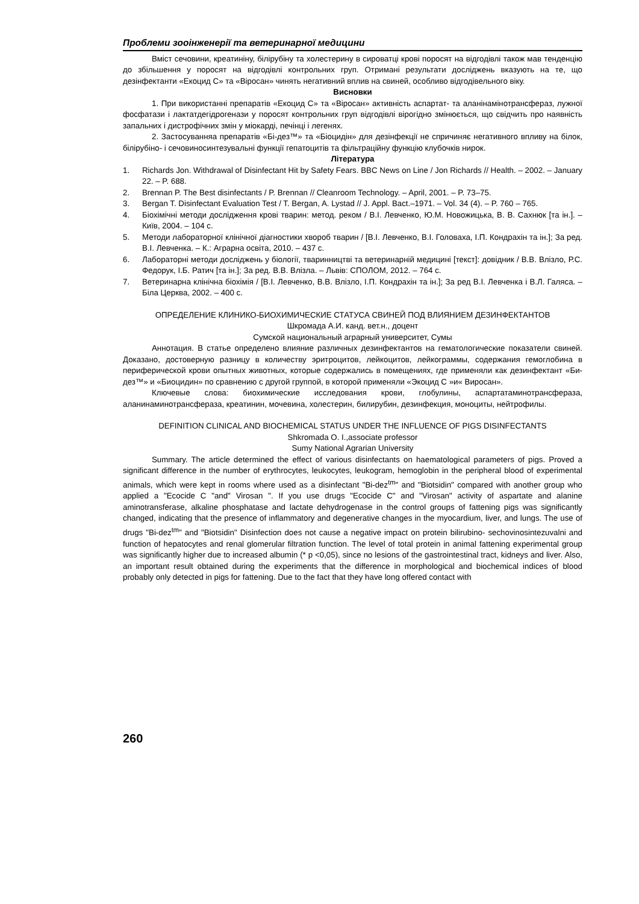Проблеми зооінженерії та ветеринарної медицини
Вміст сечовини, креатиніну, білірубіну та холестерину в сироватці крові поросят на відгодівлі також мав тенденцію до збільшення у поросят на відгодівлі контрольних груп. Отримані результати досліджень вказують на те, що дезінфектанти «Екоцид С» та «Віросан» чинять негативний вплив на свиней, особливо відгодівельного віку.
Висновки
1. При використанні препаратів «Екоцид С» та «Віросан» активність аспартат- та аланінамінотрансфераз, лужної фосфатази і лактатдегідрогенази у поросят контрольних груп відгодівлі вірогідно змінюється, що свідчить про наявність запальних і дистрофічних змін у міокарді, печінці і легенях.
2. Застосуванняа препаратів «Бі-дез™» та «Біоцидін» для дезінфекції не спричиняє негативного впливу на білок, білірубіно- і сечовиносинтезувальні функції гепатоцитів та фільтраційну функцію клубочків нирок.
Література
1. Richards Jon. Withdrawal of Disinfectant Hit by Safety Fears. BBC News on Line / Jon Richards // Health. – 2002. – January 22. – P. 688.
2. Brennan P. The Best disinfectants / P. Brennan // Cleanroom Technology. – April, 2001. – P. 73–75.
3. Bergan T. Disinfectant Evaluation Test / T. Bergan, A. Lystad // J. Appl. Bact.–1971. – Vol. 34 (4). – P. 760 – 765.
4. Біохімічні методи дослідження крові тварин: метод. реком / В.І. Левченко, Ю.М. Новожицька, В. В. Сахнюк [та ін.]. – Київ, 2004. – 104 с.
5. Методи лабораторної клінічної діагностики хвороб тварин / [В.І. Левченко, В.І. Головаха, І.П. Кондрахін та ін.]; За ред. В.І. Левченка. – К.: Аграрна освіта, 2010. – 437 с.
6. Лабораторні методи досліджень у біології, тваринництві та ветеринарній медицині [текст]: довідник / В.В. Влізло, Р.С. Федорук, І.Б. Ратич [та ін.]; За ред. В.В. Влізла. – Львів: СПОЛОМ, 2012. – 764 с.
7. Ветеринарна клінічна біохімія / [В.І. Левченко, В.В. Влізло, І.П. Кондрахін та ін.]; За ред В.І. Левченка і В.Л. Галяса. – Біла Церква, 2002. – 400 с.
ОПРЕДЕЛЕНИЕ КЛИНИКО-БИОХИМИЧЕСКИЕ СТАТУСА СВИНЕЙ ПОД ВЛИЯНИЕМ ДЕЗИНФЕКТАНТОВ
Шкромада А.И. канд. вет.н., доцент
Сумской национальный аграрный университет, Сумы
Аннотация. В статье определено влияние различных дезинфектантов на гематологические показатели свиней. Доказано, достоверную разницу в количеству эритроцитов, лейкоцитов, лейкограммы, содержания гемоглобина в периферической крови опытных животных, которые содержались в помещениях, где применяли как дезинфектант «Би-дез™» и «Биоцидин» по сравнению с другой группой, в которой применяли «Экоцид С »и« Виросан».
Ключевые слова: биохимические исследования крови, глобулины, аспартатаминотрансфераза, аланинаминотрансфераза, креатинин, мочевина, холестерин, билирубин, дезинфекция, моноциты, нейтрофилы.
DEFINITION CLINICAL AND BIOCHEMICAL STATUS UNDER THE INFLUENCE OF PIGS DISINFECTANTS
Shkromada O. I.,associate professor
Sumy National Agrarian University
Summary. The article determined the effect of various disinfectants on haematological parameters of pigs. Proved a significant difference in the number of erythrocytes, leukocytes, leukogram, hemoglobin in the peripheral blood of experimental animals, which were kept in rooms where used as a disinfectant "Bi-dez<sup>tm</sup>" and "Biotsidin" compared with another group who applied a "Ecocide C "and" Virosan ". If you use drugs "Ecocide C" and "Virosan" activity of aspartate and alanine aminotransferase, alkaline phosphatase and lactate dehydrogenase in the control groups of fattening pigs was significantly changed, indicating that the presence of inflammatory and degenerative changes in the myocardium, liver, and lungs. The use of drugs "Bi-dez<sup>tm</sup>" and "Biotsidin" Disinfection does not cause a negative impact on protein bilirubino- sechovinosintezuvalni and function of hepatocytes and renal glomerular filtration function. The level of total protein in animal fattening experimental group was significantly higher due to increased albumin (* p <0,05), since no lesions of the gastrointestinal tract, kidneys and liver. Also, an important result obtained during the experiments that the difference in morphological and biochemical indices of blood probably only detected in pigs for fattening. Due to the fact that they have long offered contact with
260